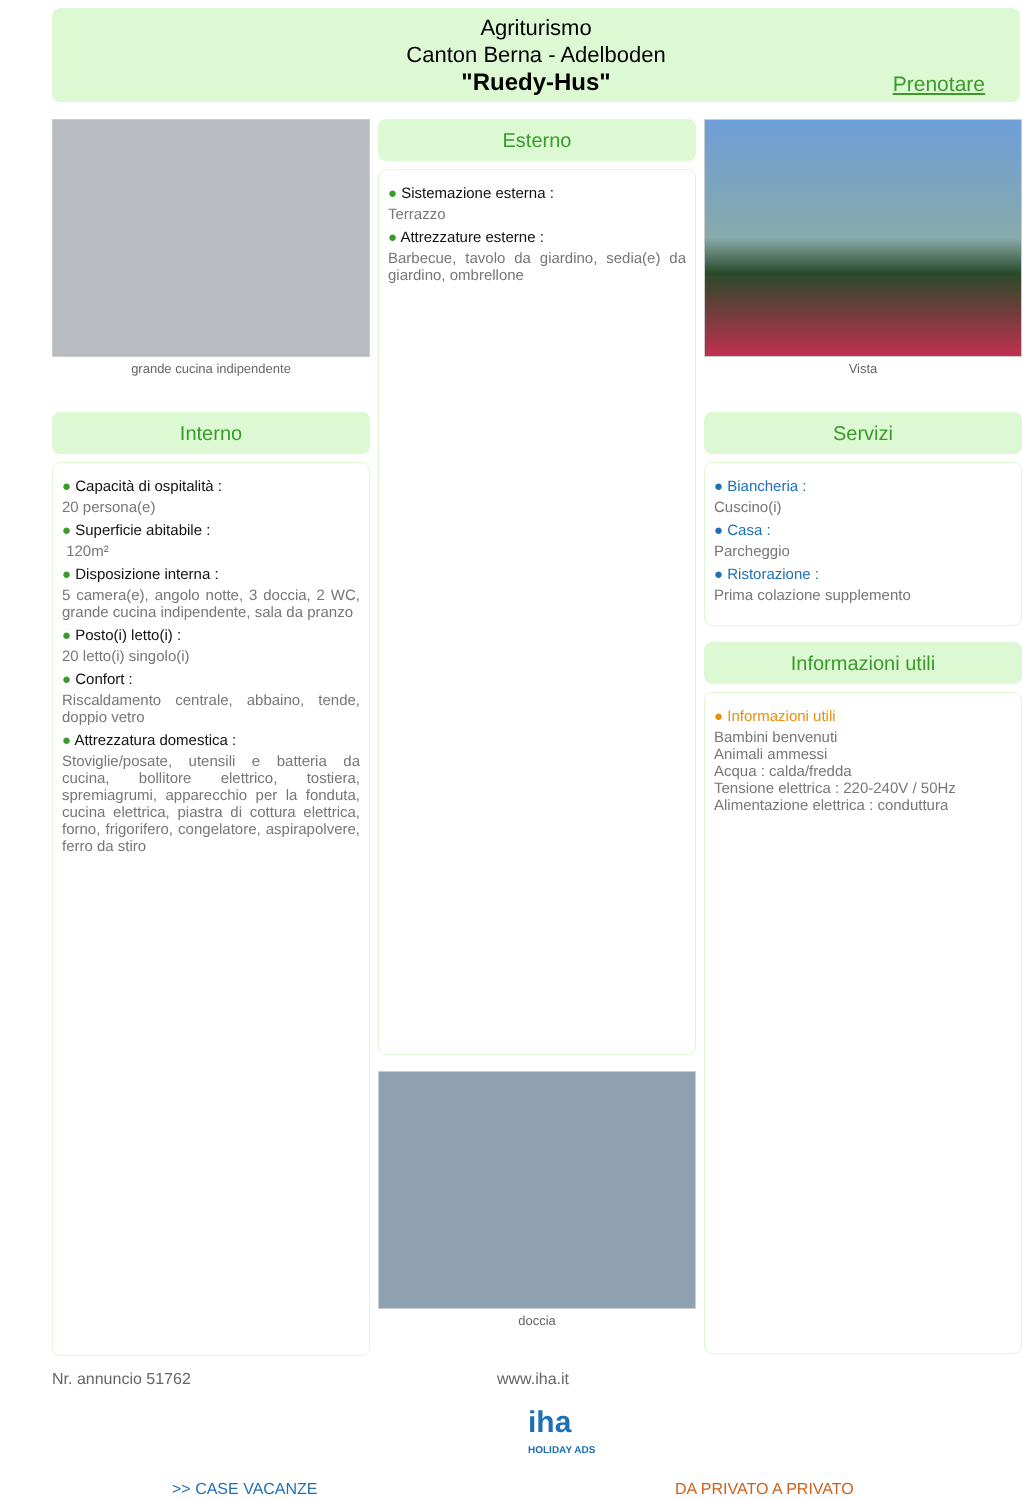Agriturismo
Canton Berna - Adelboden
"Ruedy-Hus"
Prenotare
grande cucina indipendente
Interno
● Capacità di ospitalità :
20 persona(e)
● Superficie abitabile :
120m²
● Disposizione interna :
5 camera(e), angolo notte, 3 doccia, 2 WC, grande cucina indipendente, sala da pranzo
● Posto(i) letto(i) :
20 letto(i) singolo(i)
● Confort :
Riscaldamento centrale, abbaino, tende, doppio vetro
● Attrezzatura domestica :
Stoviglie/posate, utensili e batteria da cucina, bollitore elettrico, tostiera, spremiagrumi, apparecchio per la fonduta, cucina elettrica, piastra di cottura elettrica, forno, frigorifero, congelatore, aspirapolvere, ferro da stiro
Esterno
● Sistemazione esterna :
Terrazzo
● Attrezzature esterne :
Barbecue, tavolo da giardino, sedia(e) da giardino, ombrellone
doccia
Vista
Servizi
● Biancheria :
Cuscino(i)
● Casa :
Parcheggio
● Ristorazione :
Prima colazione supplemento
Informazioni utili
● Informazioni utili
Bambini benvenuti
Animali ammessi
Acqua : calda/fredda
Tensione elettrica : 220-240V / 50Hz
Alimentazione elettrica : conduttura
Nr. annuncio 51762 www.iha.it
iha
HOLIDAY ADS
>> CASE VACANZE DA PRIVATO A PRIVATO